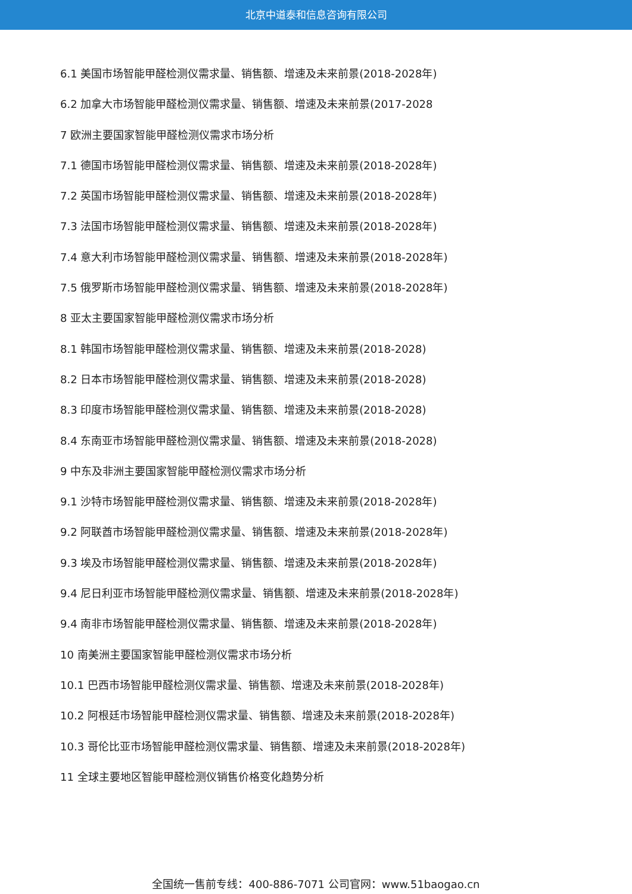北京中道泰和信息咨询有限公司
6.1 美国市场智能甲醛检测仪需求量、销售额、增速及未来前景(2018-2028年)
6.2 加拿大市场智能甲醛检测仪需求量、销售额、增速及未来前景(2017-2028
7 欧洲主要国家智能甲醛检测仪需求市场分析
7.1 德国市场智能甲醛检测仪需求量、销售额、增速及未来前景(2018-2028年)
7.2 英国市场智能甲醛检测仪需求量、销售额、增速及未来前景(2018-2028年)
7.3 法国市场智能甲醛检测仪需求量、销售额、增速及未来前景(2018-2028年)
7.4 意大利市场智能甲醛检测仪需求量、销售额、增速及未来前景(2018-2028年)
7.5 俄罗斯市场智能甲醛检测仪需求量、销售额、增速及未来前景(2018-2028年)
8 亚太主要国家智能甲醛检测仪需求市场分析
8.1 韩国市场智能甲醛检测仪需求量、销售额、增速及未来前景(2018-2028)
8.2 日本市场智能甲醛检测仪需求量、销售额、增速及未来前景(2018-2028)
8.3 印度市场智能甲醛检测仪需求量、销售额、增速及未来前景(2018-2028)
8.4 东南亚市场智能甲醛检测仪需求量、销售额、增速及未来前景(2018-2028)
9 中东及非洲主要国家智能甲醛检测仪需求市场分析
9.1 沙特市场智能甲醛检测仪需求量、销售额、增速及未来前景(2018-2028年)
9.2 阿联酋市场智能甲醛检测仪需求量、销售额、增速及未来前景(2018-2028年)
9.3 埃及市场智能甲醛检测仪需求量、销售额、增速及未来前景(2018-2028年)
9.4 尼日利亚市场智能甲醛检测仪需求量、销售额、增速及未来前景(2018-2028年)
9.4 南非市场智能甲醛检测仪需求量、销售额、增速及未来前景(2018-2028年)
10 南美洲主要国家智能甲醛检测仪需求市场分析
10.1 巴西市场智能甲醛检测仪需求量、销售额、增速及未来前景(2018-2028年)
10.2 阿根廷市场智能甲醛检测仪需求量、销售额、增速及未来前景(2018-2028年)
10.3 哥伦比亚市场智能甲醛检测仪需求量、销售额、增速及未来前景(2018-2028年)
11 全球主要地区智能甲醛检测仪销售价格变化趋势分析
全国统一售前专线：400-886-7071 公司官网：www.51baogao.cn